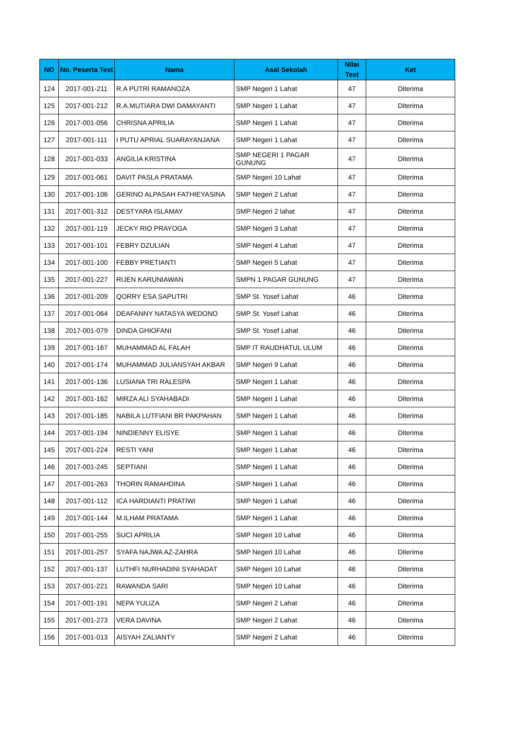| NO | No. Peserta Test | Nama | Asal Sekolah | Nilai Test | Ket |
| --- | --- | --- | --- | --- | --- |
| 124 | 2017-001-211 | R.A PUTRI RAMANOZA | SMP Negeri 1 Lahat | 47 | Diterima |
| 125 | 2017-001-212 | R.A.MUTIARA DWI DAMAYANTI | SMP Negeri 1 Lahat | 47 | Diterima |
| 126 | 2017-001-056 | CHRISNA APRILIA | SMP Negeri 1 Lahat | 47 | Diterima |
| 127 | 2017-001-111 | I PUTU APRIAL SUARAYANJANA | SMP Negeri 1 Lahat | 47 | Diterima |
| 128 | 2017-001-033 | ANGILIA KRISTINA | SMP NEGERI 1 PAGAR GUNUNG | 47 | Diterima |
| 129 | 2017-001-061 | DAVIT PASLA PRATAMA | SMP Negeri 10 Lahat | 47 | Diterima |
| 130 | 2017-001-106 | GERINO ALPASAH FATHIEYASINA | SMP Negeri 2 Lahat | 47 | Diterima |
| 131 | 2017-001-312 | DESTYARA ISLAMAY | SMP Negeri 2 lahat | 47 | Diterima |
| 132 | 2017-001-119 | JECKY RIO PRAYOGA | SMP Negeri 3 Lahat | 47 | Diterima |
| 133 | 2017-001-101 | FEBRY DZULIAN | SMP Negeri 4 Lahat | 47 | Diterima |
| 134 | 2017-001-100 | FEBBY PRETIANTI | SMP Negeri 5 Lahat | 47 | Diterima |
| 135 | 2017-001-227 | RIJEN KARUNIAWAN | SMPN 1 PAGAR GUNUNG | 47 | Diterima |
| 136 | 2017-001-209 | QORRY ESA SAPUTRI | SMP St. Yosef Lahat | 46 | Diterima |
| 137 | 2017-001-064 | DEAFANNY NATASYA WEDONO | SMP St. Yosef Lahat | 46 | Diterima |
| 138 | 2017-001-079 | DINDA GHIOFANI | SMP St. Yosef Lahat | 46 | Diterima |
| 139 | 2017-001-167 | MUHAMMAD AL FALAH | SMP IT RAUDHATUL ULUM | 46 | Diterima |
| 140 | 2017-001-174 | MUHAMMAD JULIANSYAH AKBAR | SMP Negeri 9 Lahat | 46 | Diterima |
| 141 | 2017-001-136 | LUSIANA TRI RALESPA | SMP Negeri 1 Lahat | 46 | Diterima |
| 142 | 2017-001-162 | MIRZA ALI SYAHABADI | SMP Negeri 1 Lahat | 46 | Diterima |
| 143 | 2017-001-185 | NABILA LUTFIANI BR PAKPAHAN | SMP Negeri 1 Lahat | 46 | Diterima |
| 144 | 2017-001-194 | NINDIENNY ELISYE | SMP Negeri 1 Lahat | 46 | Diterima |
| 145 | 2017-001-224 | RESTI YANI | SMP Negeri 1 Lahat | 46 | Diterima |
| 146 | 2017-001-245 | SEPTIANI | SMP Negeri 1 Lahat | 46 | Diterima |
| 147 | 2017-001-263 | THORIN RAMAHDINA | SMP Negeri 1 Lahat | 46 | Diterima |
| 148 | 2017-001-112 | ICA HARDIANTI PRATIWI | SMP Negeri 1 Lahat | 46 | Diterima |
| 149 | 2017-001-144 | M.ILHAM PRATAMA | SMP Negeri 1 Lahat | 46 | Diterima |
| 150 | 2017-001-255 | SUCI APRILIA | SMP Negeri 10 Lahat | 46 | Diterima |
| 151 | 2017-001-257 | SYAFA NAJWA AZ-ZAHRA | SMP Negeri 10 Lahat | 46 | Diterima |
| 152 | 2017-001-137 | LUTHFI NURHADINI SYAHADAT | SMP Negeri 10 Lahat | 46 | Diterima |
| 153 | 2017-001-221 | RAWANDA SARI | SMP Negeri 10 Lahat | 46 | Diterima |
| 154 | 2017-001-191 | NEPA YULIZA | SMP Negeri 2 Lahat | 46 | Diterima |
| 155 | 2017-001-273 | VERA DAVINA | SMP Negeri 2 Lahat | 46 | Diterima |
| 156 | 2017-001-013 | AISYAH ZALIANTY | SMP Negeri 2 Lahat | 46 | Diterima |